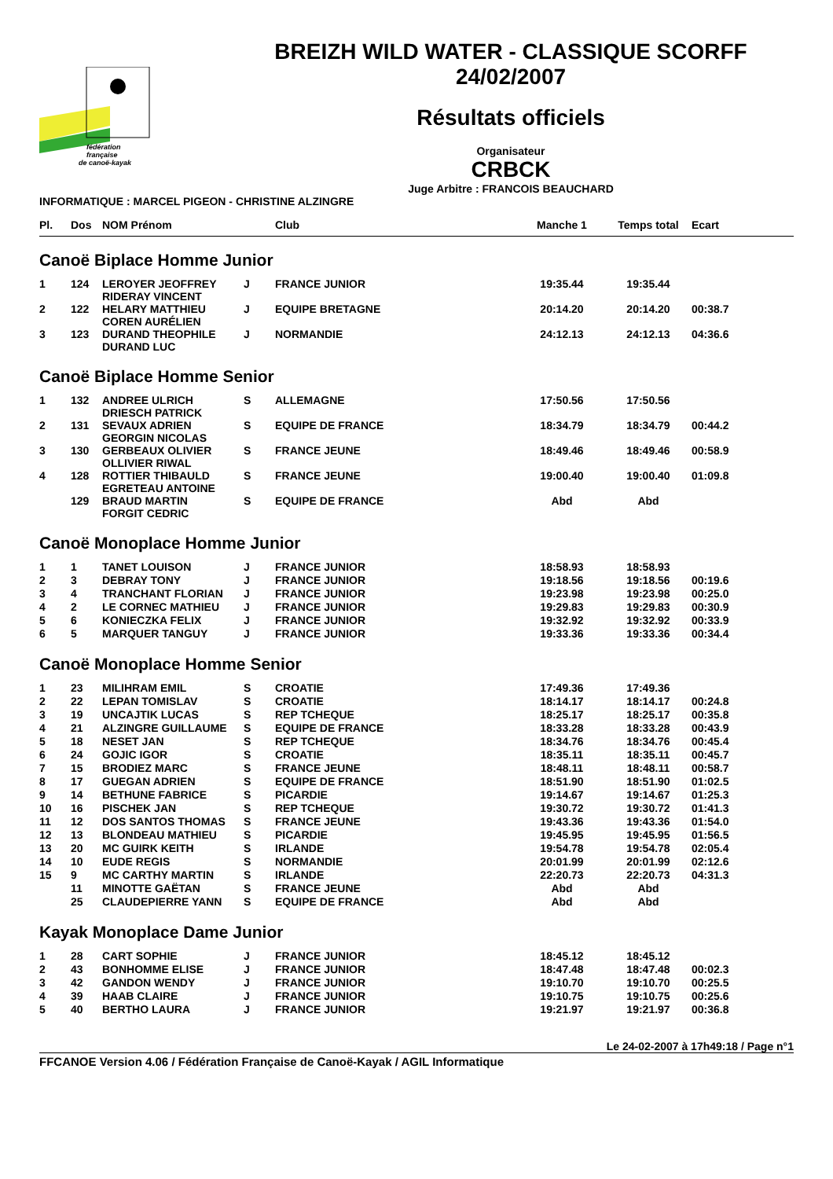fédération
française
de canoë-kayak
BREIZH WILD WATER - CLASSIQUE SCORFF
24/02/2007
Résultats officiels
Organisateur
CRBCK
Juge Arbitre : FRANCOIS BEAUCHARD
INFORMATIQUE : MARCEL PIGEON - CHRISTINE ALZINGRE
| Pl. | Dos | NOM Prénom | | Club | Manche 1 | Temps total | Ecart |
| --- | --- | --- | --- | --- | --- | --- | --- |
| Canoë Biplace Homme Junior | | | | | | | |
| 1 | 124 | LEROYER JEOFFREY RIDERAY VINCENT | J | FRANCE JUNIOR | 19:35.44 | 19:35.44 | |
| 2 | 122 | HELARY MATTHIEU COREN AURÉLIEN | J | EQUIPE BRETAGNE | 20:14.20 | 20:14.20 | 00:38.7 |
| 3 | 123 | DURAND THEOPHILE DURAND LUC | J | NORMANDIE | 24:12.13 | 24:12.13 | 04:36.6 |
| Canoë Biplace Homme Senior | | | | | | | |
| 1 | 132 | ANDREE ULRICH DRIESCH PATRICK | S | ALLEMAGNE | 17:50.56 | 17:50.56 | |
| 2 | 131 | SEVAUX ADRIEN GEORGIN NICOLAS | S | EQUIPE DE FRANCE | 18:34.79 | 18:34.79 | 00:44.2 |
| 3 | 130 | GERBEAUX OLIVIER OLLIVIER RIWAL | S | FRANCE JEUNE | 18:49.46 | 18:49.46 | 00:58.9 |
| 4 | 128 | ROTTIER THIBAULD EGRETEAU ANTOINE | S | FRANCE JEUNE | 19:00.40 | 19:00.40 | 01:09.8 |
| | 129 | BRAUD MARTIN FORGIT CEDRIC | S | EQUIPE DE FRANCE | Abd | Abd | |
| Canoë Monoplace Homme Junior | | | | | | | |
| 1 | 1 | TANET LOUISON | J | FRANCE JUNIOR | 18:58.93 | 18:58.93 | |
| 2 | 3 | DEBRAY TONY | J | FRANCE JUNIOR | 19:18.56 | 19:18.56 | 00:19.6 |
| 3 | 4 | TRANCHANT FLORIAN | J | FRANCE JUNIOR | 19:23.98 | 19:23.98 | 00:25.0 |
| 4 | 2 | LE CORNEC MATHIEU | J | FRANCE JUNIOR | 19:29.83 | 19:29.83 | 00:30.9 |
| 5 | 6 | KONIECZKA FELIX | J | FRANCE JUNIOR | 19:32.92 | 19:32.92 | 00:33.9 |
| 6 | 5 | MARQUER TANGUY | J | FRANCE JUNIOR | 19:33.36 | 19:33.36 | 00:34.4 |
| Canoë Monoplace Homme Senior | | | | | | | |
| 1 | 23 | MILIHRAM EMIL | S | CROATIE | 17:49.36 | 17:49.36 | |
| 2 | 22 | LEPAN TOMISLAV | S | CROATIE | 18:14.17 | 18:14.17 | 00:24.8 |
| 3 | 19 | UNCAJTIK LUCAS | S | REP TCHEQUE | 18:25.17 | 18:25.17 | 00:35.8 |
| 4 | 21 | ALZINGRE GUILLAUME | S | EQUIPE DE FRANCE | 18:33.28 | 18:33.28 | 00:43.9 |
| 5 | 18 | NESET JAN | S | REP TCHEQUE | 18:34.76 | 18:34.76 | 00:45.4 |
| 6 | 24 | GOJIC IGOR | S | CROATIE | 18:35.11 | 18:35.11 | 00:45.7 |
| 7 | 15 | BRODIEZ MARC | S | FRANCE JEUNE | 18:48.11 | 18:48.11 | 00:58.7 |
| 8 | 17 | GUEGAN ADRIEN | S | EQUIPE DE FRANCE | 18:51.90 | 18:51.90 | 01:02.5 |
| 9 | 14 | BETHUNE FABRICE | S | PICARDIE | 19:14.67 | 19:14.67 | 01:25.3 |
| 10 | 16 | PISCHEK JAN | S | REP TCHEQUE | 19:30.72 | 19:30.72 | 01:41.3 |
| 11 | 12 | DOS SANTOS THOMAS | S | FRANCE JEUNE | 19:43.36 | 19:43.36 | 01:54.0 |
| 12 | 13 | BLONDEAU MATHIEU | S | PICARDIE | 19:45.95 | 19:45.95 | 01:56.5 |
| 13 | 20 | MC GUIRK KEITH | S | IRLANDE | 19:54.78 | 19:54.78 | 02:05.4 |
| 14 | 10 | EUDE REGIS | S | NORMANDIE | 20:01.99 | 20:01.99 | 02:12.6 |
| 15 | 9 | MC CARTHY MARTIN | S | IRLANDE | 22:20.73 | 22:20.73 | 04:31.3 |
| | 11 | MINOTTE GAËTAN | S | FRANCE JEUNE | Abd | Abd | |
| | 25 | CLAUDEPIERRE YANN | S | EQUIPE DE FRANCE | Abd | Abd | |
| Kayak Monoplace Dame Junior | | | | | | | |
| 1 | 28 | CART SOPHIE | J | FRANCE JUNIOR | 18:45.12 | 18:45.12 | |
| 2 | 43 | BONHOMME ELISE | J | FRANCE JUNIOR | 18:47.48 | 18:47.48 | 00:02.3 |
| 3 | 42 | GANDON WENDY | J | FRANCE JUNIOR | 19:10.70 | 19:10.70 | 00:25.5 |
| 4 | 39 | HAAB CLAIRE | J | FRANCE JUNIOR | 19:10.75 | 19:10.75 | 00:25.6 |
| 5 | 40 | BERTHO LAURA | J | FRANCE JUNIOR | 19:21.97 | 19:21.97 | 00:36.8 |
Le 24-02-2007 à 17h49:18 / Page n°1
FFCANOE Version 4.06 / Fédération Française de Canoë-Kayak / AGIL Informatique